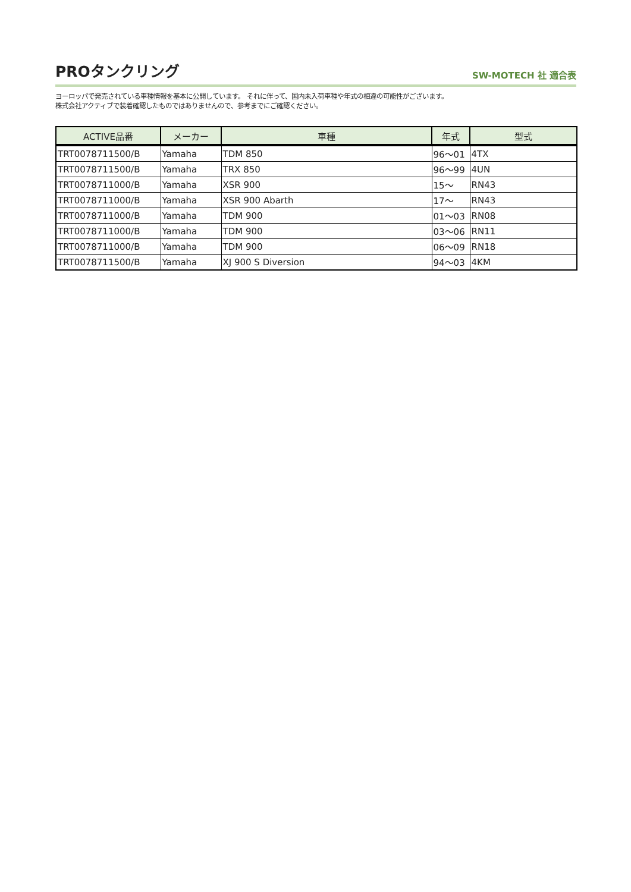PROタンクリング
SW-MOTECH 社 適合表
ヨーロッパで発売されている車種情報を基本に公開しています。 それに伴って、国内未入荷車種や年式の相違の可能性がございます。
株式会社アクティブで装着確認したものではありませんので、参考までにご確認ください。
| ACTIVE品番 | メーカー | 車種 | 年式 | 型式 |
| --- | --- | --- | --- | --- |
| TRT0078711500/B | Yamaha | TDM 850 | 96～01 | 4TX |
| TRT0078711500/B | Yamaha | TRX 850 | 96～99 | 4UN |
| TRT0078711000/B | Yamaha | XSR 900 | 15～ | RN43 |
| TRT0078711000/B | Yamaha | XSR 900 Abarth | 17～ | RN43 |
| TRT0078711000/B | Yamaha | TDM 900 | 01～03 | RN08 |
| TRT0078711000/B | Yamaha | TDM 900 | 03～06 | RN11 |
| TRT0078711000/B | Yamaha | TDM 900 | 06～09 | RN18 |
| TRT0078711500/B | Yamaha | XJ 900 S Diversion | 94～03 | 4KM |